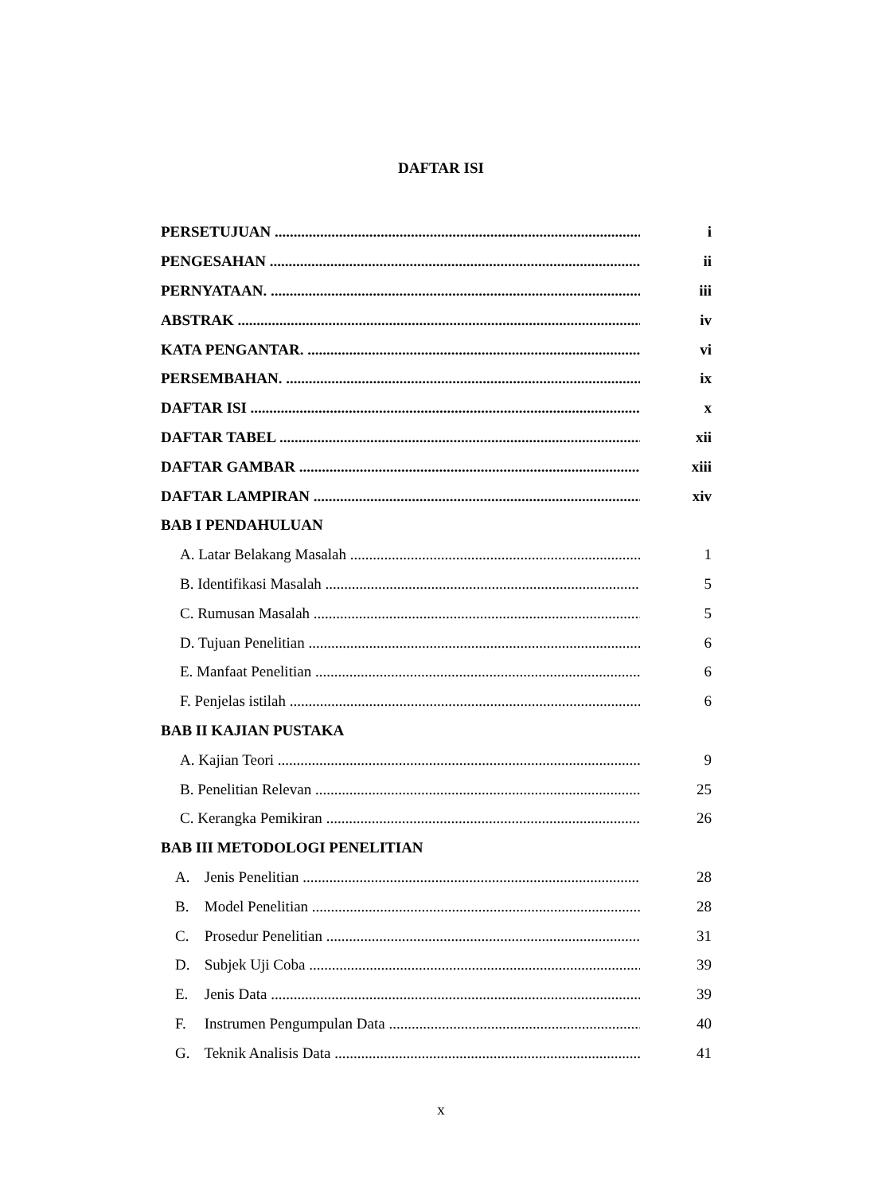DAFTAR ISI
PERSETUJUAN i
PENGESAHAN ii
PERNYATAAN. iii
ABSTRAK iv
KATA PENGANTAR. vi
PERSEMBAHAN. ix
DAFTAR ISI x
DAFTAR TABEL xii
DAFTAR GAMBAR xiii
DAFTAR LAMPIRAN xiv
BAB I PENDAHULUAN
A. Latar Belakang Masalah 1
B. Identifikasi Masalah 5
C. Rumusan Masalah 5
D. Tujuan Penelitian 6
E. Manfaat Penelitian 6
F. Penjelas istilah 6
BAB II KAJIAN PUSTAKA
A. Kajian Teori 9
B. Penelitian Relevan 25
C. Kerangka Pemikiran 26
BAB III METODOLOGI PENELITIAN
A. Jenis Penelitian 28
B. Model Penelitian 28
C. Prosedur Penelitian 31
D. Subjek Uji Coba 39
E. Jenis Data 39
F. Instrumen Pengumpulan Data 40
G. Teknik Analisis Data 41
x